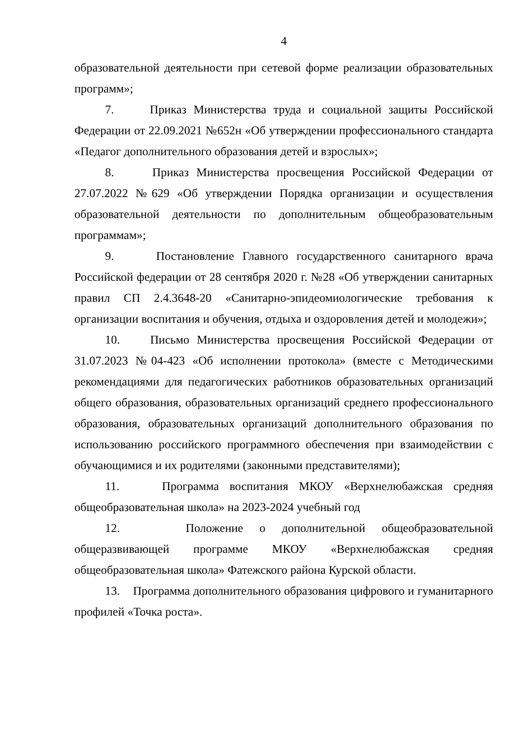4
образовательной деятельности при сетевой форме реализации образовательных программ»;
7. Приказ Министерства труда и социальной защиты Российской Федерации от 22.09.2021 №652н «Об утверждении профессионального стандарта «Педагог дополнительного образования детей и взрослых»;
8. Приказ Министерства просвещения Российской Федерации от 27.07.2022 №629 «Об утверждении Порядка организации и осуществления образовательной деятельности по дополнительным общеобразовательным программам»;
9. Постановление Главного государственного санитарного врача Российской федерации от 28 сентября 2020 г. №28 «Об утверждении санитарных правил СП 2.4.3648-20 «Санитарно-эпидеомиологические требования к организации воспитания и обучения, отдыха и оздоровления детей и молодежи»;
10. Письмо Министерства просвещения Российской Федерации от 31.07.2023 №04-423 «Об исполнении протокола» (вместе с Методическими рекомендациями для педагогических работников образовательных организаций общего образования, образовательных организаций среднего профессионального образования, образовательных организаций дополнительного образования по использованию российского программного обеспечения при взаимодействии с обучающимися и их родителями (законными представителями);
11. Программа воспитания МКОУ «Верхнелюбажская средняя общеобразовательная школа» на 2023-2024 учебный год
12. Положение о дополнительной общеобразовательной общеразвивающей программе МКОУ «Верхнелюбажская средняя общеобразовательная школа» Фатежского района Курской области.
13. Программа дополнительного образования цифрового и гуманитарного профилей «Точка роста».